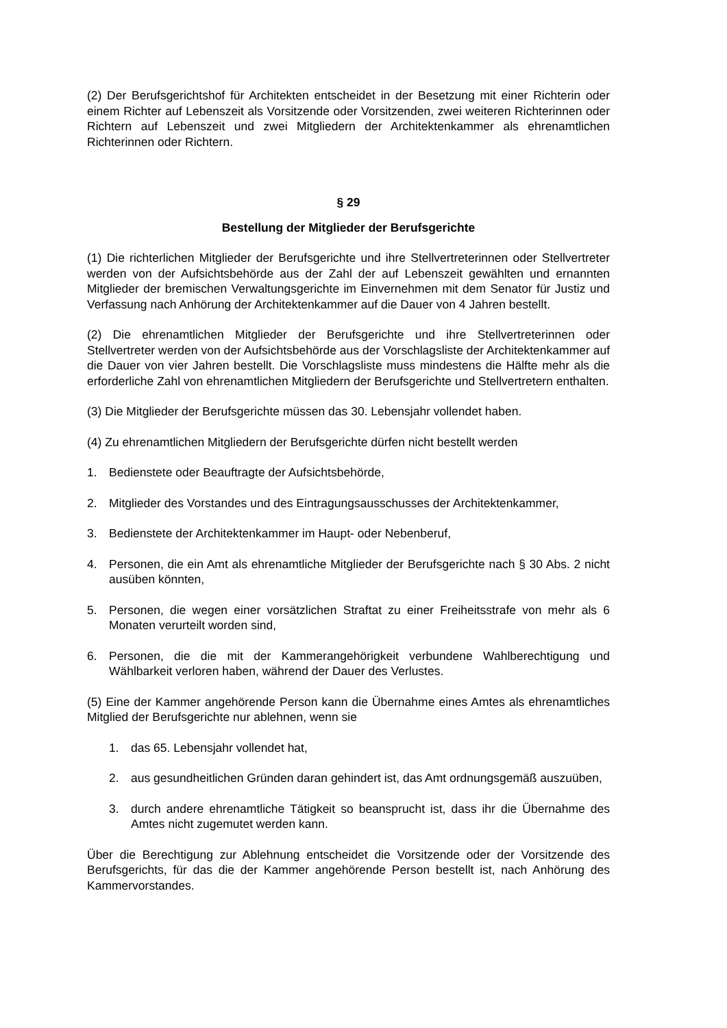(2) Der Berufsgerichtshof für Architekten entscheidet in der Besetzung mit einer Richterin oder einem Richter auf Lebenszeit als Vorsitzende oder Vorsitzenden, zwei weiteren Richterinnen oder Richtern auf Lebenszeit und zwei Mitgliedern der Architektenkammer als ehrenamtlichen Richterinnen oder Richtern.
§ 29
Bestellung der Mitglieder der Berufsgerichte
(1) Die richterlichen Mitglieder der Berufsgerichte und ihre Stellvertreterinnen oder Stellvertreter werden von der Aufsichtsbehörde aus der Zahl der auf Lebenszeit gewählten und ernannten Mitglieder der bremischen Verwaltungsgerichte im Einvernehmen mit dem Senator für Justiz und Verfassung nach Anhörung der Architektenkammer auf die Dauer von 4 Jahren bestellt.
(2) Die ehrenamtlichen Mitglieder der Berufsgerichte und ihre Stellvertreterinnen oder Stellvertreter werden von der Aufsichtsbehörde aus der Vorschlagsliste der Architektenkammer auf die Dauer von vier Jahren bestellt. Die Vorschlagsliste muss mindestens die Hälfte mehr als die erforderliche Zahl von ehrenamtlichen Mitgliedern der Berufsgerichte und Stellvertretern enthalten.
(3) Die Mitglieder der Berufsgerichte müssen das 30. Lebensjahr vollendet haben.
(4) Zu ehrenamtlichen Mitgliedern der Berufsgerichte dürfen nicht bestellt werden
1. Bedienstete oder Beauftragte der Aufsichtsbehörde,
2. Mitglieder des Vorstandes und des Eintragungsausschusses der Architektenkammer,
3. Bedienstete der Architektenkammer im Haupt- oder Nebenberuf,
4. Personen, die ein Amt als ehrenamtliche Mitglieder der Berufsgerichte nach § 30 Abs. 2 nicht ausüben könnten,
5. Personen, die wegen einer vorsätzlichen Straftat zu einer Freiheitsstrafe von mehr als 6 Monaten verurteilt worden sind,
6. Personen, die die mit der Kammerangehörigkeit verbundene Wahlberechtigung und Wählbarkeit verloren haben, während der Dauer des Verlustes.
(5) Eine der Kammer angehörende Person kann die Übernahme eines Amtes als ehrenamtliches Mitglied der Berufsgerichte nur ablehnen, wenn sie
1. das 65. Lebensjahr vollendet hat,
2. aus gesundheitlichen Gründen daran gehindert ist, das Amt ordnungsgemäß auszuüben,
3. durch andere ehrenamtliche Tätigkeit so beansprucht ist, dass ihr die Übernahme des Amtes nicht zugemutet werden kann.
Über die Berechtigung zur Ablehnung entscheidet die Vorsitzende oder der Vorsitzende des Berufsgerichts, für das die der Kammer angehörende Person bestellt ist, nach Anhörung des Kammervorstandes.